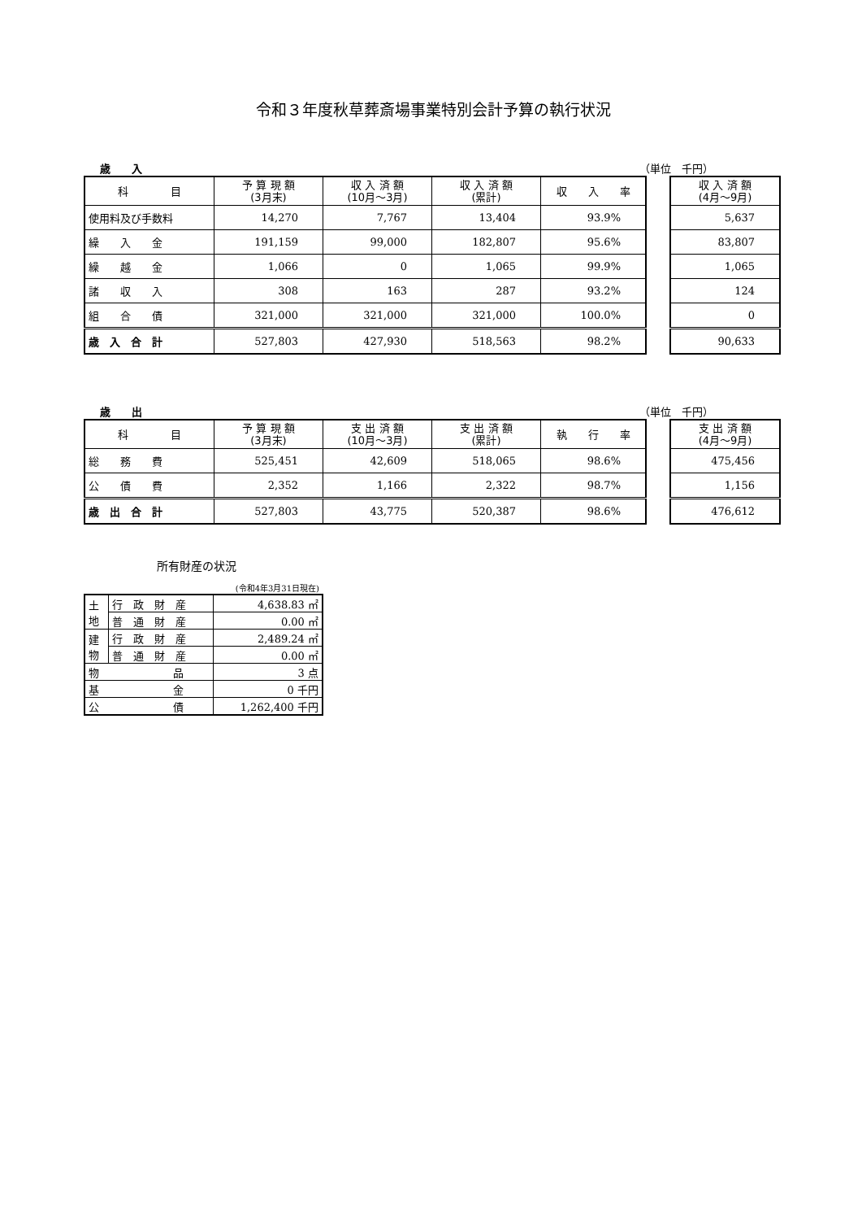令和３年度秋草葬斎場事業特別会計予算の執行状況
歳　　入 （単位　千円）
| 科 目 | 予 算 現 額 (3月末) | 収 入 済 額 (10月～3月) | 収 入 済 額 (累計) | 収 入 率 |
| --- | --- | --- | --- | --- |
| 使用料及び手数料 | 14,270 | 7,767 | 13,404 | 93.9% |
| 繰 入 金 | 191,159 | 99,000 | 182,807 | 95.6% |
| 繰 越 金 | 1,066 | 0 | 1,065 | 99.9% |
| 諸 収 入 | 308 | 163 | 287 | 93.2% |
| 組 合 債 | 321,000 | 321,000 | 321,000 | 100.0% |
| 歳 入 合 計 | 527,803 | 427,930 | 518,563 | 98.2% |
| 収 入 済 額 (4月～9月) |
| --- |
| 5,637 |
| 83,807 |
| 1,065 |
| 124 |
| 0 |
| 90,633 |
歳　　出 （単位　千円）
| 科 目 | 予 算 現 額 (3月末) | 支 出 済 額 (10月～3月) | 支 出 済 額 (累計) | 執 行 率 |
| --- | --- | --- | --- | --- |
| 総 務 費 | 525,451 | 42,609 | 518,065 | 98.6% |
| 公 債 費 | 2,352 | 1,166 | 2,322 | 98.7% |
| 歳 出 合 計 | 527,803 | 43,775 | 520,387 | 98.6% |
| 支 出 済 額 (4月～9月) |
| --- |
| 475,456 |
| 1,156 |
| 476,612 |
所有財産の状況
(令和4年3月31日現在)
| 土 地 | 行 政 財 産 | 4,638.83 ㎡ |
| | 普 通 財 産 | 0.00 ㎡ |
| 建 物 | 行 政 財 産 | 2,489.24 ㎡ |
| | 普 通 財 産 | 0.00 ㎡ |
| 物 品 | | 3 点 |
| 基 金 | | 0 千円 |
| 公 債 | | 1,262,400 千円 |